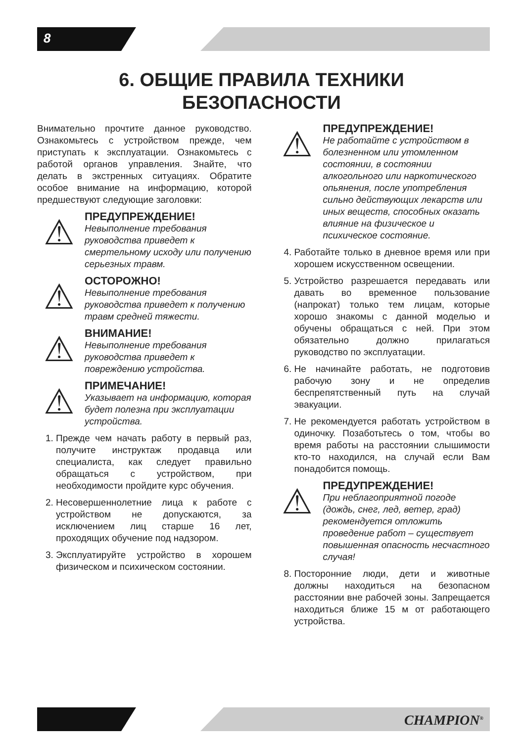8
6. ОБЩИЕ ПРАВИЛА ТЕХНИКИ
БЕЗОПАСНОСТИ
Внимательно прочтите данное руководство. Ознакомьтесь с устройством прежде, чем приступать к эксплуатации. Ознакомьтесь с работой органов управления. Знайте, что делать в экстренных ситуациях. Обратите особое внимание на информацию, которой предшествуют следующие заголовки:
⚠
ПРЕДУПРЕЖДЕНИЕ!
Невыполнение требования руководства приведет к смертельному исходу или получению серьезных травм.
⚠
ОСТОРОЖНО!
Невыполнение требования руководства приведет к получению травм средней тяжести.
⚠
ВНИМАНИЕ!
Невыполнение требования руководства приведет к повреждению устройства.
⚠
ПРИМЕЧАНИЕ!
Указывает на информацию, которая будет полезна при эксплуатации устройства.
1. Прежде чем начать работу в первый раз, получите инструктаж продавца или специалиста, как следует правильно обращаться с устройством, при необходимости пройдите курс обучения.
2. Несовершеннолетние лица к работе с устройством не допускаются, за исключением лиц старше 16 лет, проходящих обучение под надзором.
3. Эксплуатируйте устройство в хорошем физическом и психическом состоянии.
⚠
ПРЕДУПРЕЖДЕНИЕ!
Не работайте с устройством в болезненном или утомленном состоянии, в состоянии алкогольного или наркотического опьянения, после употребления сильно действующих лекарств или иных веществ, способных оказать влияние на физическое и психическое состояние.
4. Работайте только в дневное время или при хорошем искусственном освещении.
5. Устройство разрешается передавать или давать во временное пользование (напрокат) только тем лицам, которые хорошо знакомы с данной моделью и обучены обращаться с ней. При этом обязательно должно прилагаться руководство по эксплуатации.
6. Не начинайте работать, не подготовив рабочую зону и не определив беспрепятственный путь на случай эвакуации.
7. Не рекомендуется работать устройством в одиночку. Позаботьтесь о том, чтобы во время работы на расстоянии слышимости кто-то находился, на случай если Вам понадобится помощь.
⚠
ПРЕДУПРЕЖДЕНИЕ!
При неблагоприятной погоде (дождь, снег, лед, ветер, град) рекомендуется отложить проведение работ – существует повышенная опасность несчастного случая!
8. Посторонние люди, дети и животные должны находиться на безопасном расстоянии вне рабочей зоны. Запрещается находиться ближе 15 м от работающего устройства.
CHAMPION<sup>®</sup>